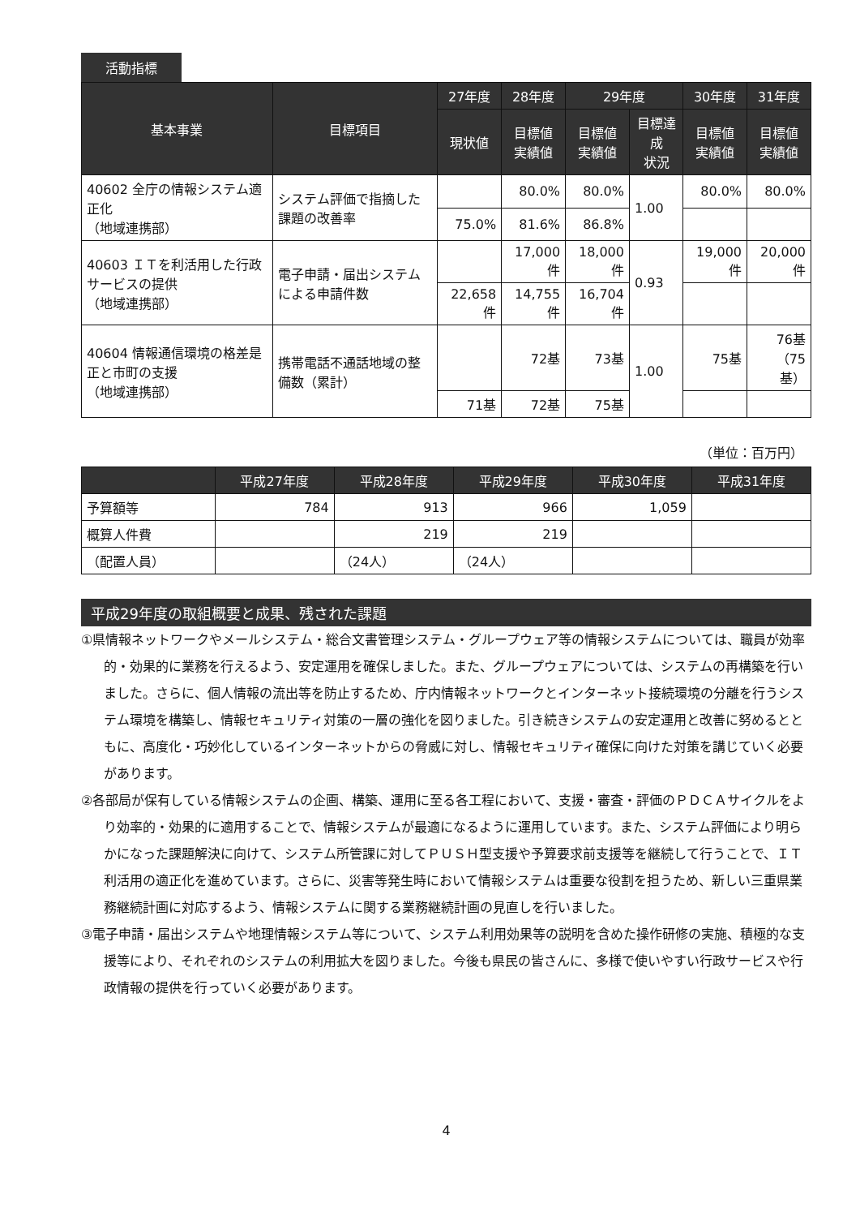活動指標
| 基本事業 | 目標項目 | 27年度 | 28年度 | 29年度 | | 30年度 | 31年度 |
| --- | --- | --- | --- | --- | --- | --- | --- |
| | | 現状値 | 目標値 実績値 | 目標値 実績値 | 目標達成 状況 | 目標値 実績値 | 目標値 実績値 |
| 40602 全庁の情報システム適正化 （地域連携部） | システム評価で指摘した課題の改善率 | | 80.0% | 80.0% | 1.00 | 80.0% | 80.0% |
| | | 75.0% | 81.6% | 86.8% | | | |
| 40603 ＩＴを利活用した行政サービスの提供 （地域連携部） | 電子申請・届出システムによる申請件数 | | 17,000件 | 18,000件 | 0.93 | 19,000件 | 20,000件 |
| | | 22,658件 | 14,755件 | 16,704件 | | | |
| 40604 情報通信環境の格差是正と市町の支援 （地域連携部） | 携帯電話不通話地域の整備数（累計） | | 72基 | 73基 | 1.00 | 75基 | 76基 （75基） |
| | | 71基 | 72基 | 75基 | | | |
（単位：百万円）
| | 平成27年度 | 平成28年度 | 平成29年度 | 平成30年度 | 平成31年度 |
| --- | --- | --- | --- | --- | --- |
| 予算額等 | 784 | 913 | 966 | 1,059 | |
| 概算人件費 | | 219 | 219 | | |
| （配置人員） | | （24人） | （24人） | | |
平成29年度の取組概要と成果、残された課題
①県情報ネットワークやメールシステム・総合文書管理システム・グループウェア等の情報システムについては、職員が効率的・効果的に業務を行えるよう、安定運用を確保しました。また、グループウェアについては、システムの再構築を行いました。さらに、個人情報の流出等を防止するため、庁内情報ネットワークとインターネット接続環境の分離を行うシステム環境を構築し、情報セキュリティ対策の一層の強化を図りました。引き続きシステムの安定運用と改善に努めるとともに、高度化・巧妙化しているインターネットからの脅威に対し、情報セキュリティ確保に向けた対策を講じていく必要があります。
②各部局が保有している情報システムの企画、構築、運用に至る各工程において、支援・審査・評価のＰＤＣＡサイクルをより効率的・効果的に適用することで、情報システムが最適になるように運用しています。また、システム評価により明らかになった課題解決に向けて、システム所管課に対してＰＵＳＨ型支援や予算要求前支援等を継続して行うことで、ＩＴ利活用の適正化を進めています。さらに、災害等発生時において情報システムは重要な役割を担うため、新しい三重県業務継続計画に対応するよう、情報システムに関する業務継続計画の見直しを行いました。
③電子申請・届出システムや地理情報システム等について、システム利用効果等の説明を含めた操作研修の実施、積極的な支援等により、それぞれのシステムの利用拡大を図りました。今後も県民の皆さんに、多様で使いやすい行政サービスや行政情報の提供を行っていく必要があります。
4